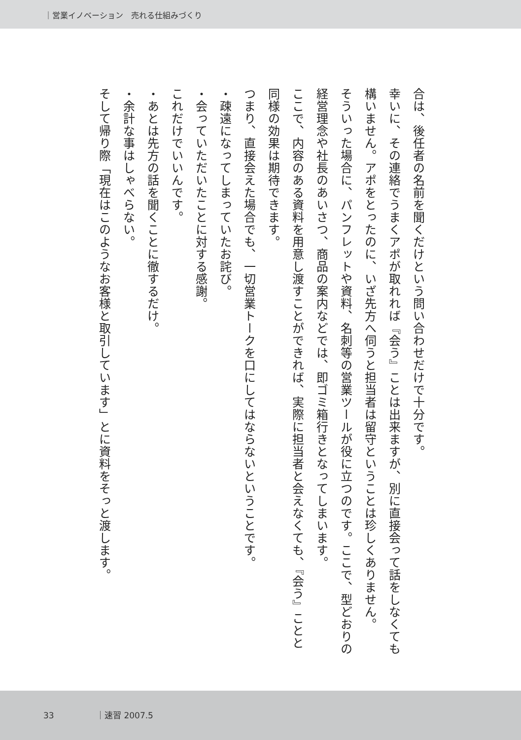｜営業イノベーション　売れる仕組みづくり
合は、後任者の名前を聞くだけという問い合わせだけで十分です。
幸いに、その連絡でうまくアポが取れれば『会う』ことは出来ますが、別に直接会って話をしなくても構いません。アポをとったのに、いざ先方へ伺うと担当者は留守ということは珍しくありません。
そういった場合に、パンフレットや資料、名刺等の営業ツールが役に立つのです。ここで、型どおりの経営理念や社長のあいさつ、商品の案内などでは、即ゴミ箱行きとなってしまいます。
ここで、内容のある資料を用意し渡すことができれば、実際に担当者と会えなくても、『会う』ことと同様の効果は期待できます。
つまり、直接会えた場合でも、一切営業トークを口にしてはならないということです。
・疎遠になってしまっていたお詫び。
・会っていただいたことに対する感謝。
これだけでいいんです。
・あとは先方の話を聞くことに徹するだけ。
・余計な事はしゃべらない。
そして帰り際「現在はこのようなお客様と取引しています」とに資料をそっと渡します。
33 ｜速習 2007.5